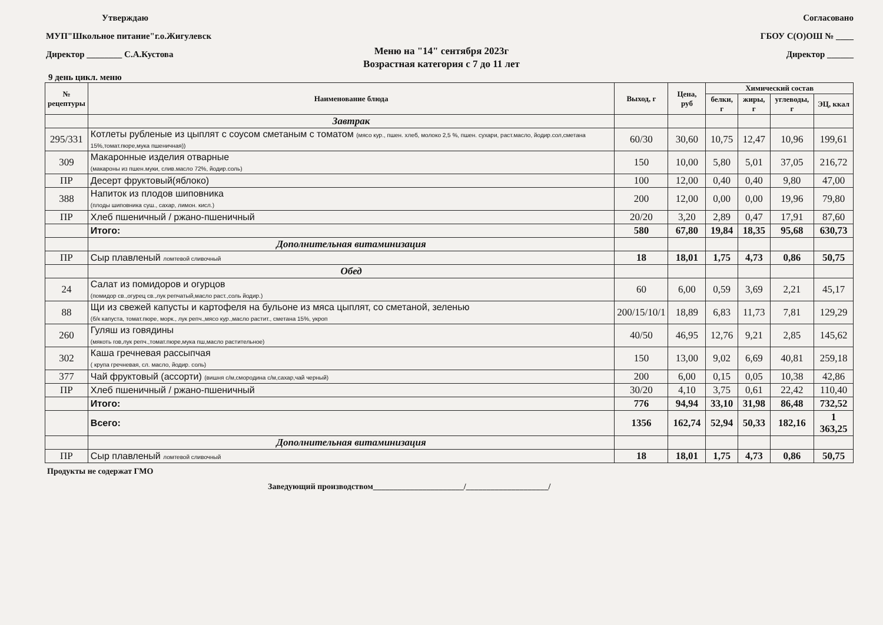Утверждаю
МУП"Школьное питание"г.о.Жигулевск
Директор ________ С.А.Кустова
Согласовано
ГБОУ С(О)ОШ № ____
Директор ______
Меню на "14" сентября 2023г
Возрастная категория с 7 до 11 лет
9 день цикл. меню
| № рецептуры | Наименование блюда | Выход, г | Цена, руб | Химический состав | | | |
| --- | --- | --- | --- | --- | --- | --- | --- |
| | | | | белки, г | жиры, г | углеводы, г | ЭЦ, ккал |
| | Завтрак | | | | | | |
| 295/331 | Котлеты рубленые из цыплят с соусом сметаным с томатом (мясо кур., пшен. хлеб, молоко 2,5 %, пшен. сухари, раст.масло, йодир.сол,сметана 15%,томат.пюре,мука пшеничная)) | 60/30 | 30,60 | 10,75 | 12,47 | 10,96 | 199,61 |
| 309 | Макаронные изделия отварные (макароны из пшен.муки, слив.масло 72%, йодир.соль) | 150 | 10,00 | 5,80 | 5,01 | 37,05 | 216,72 |
| ПР | Десерт фруктовый(яблоко) | 100 | 12,00 | 0,40 | 0,40 | 9,80 | 47,00 |
| 388 | Напиток из плодов шиповника (плоды шиповника суш., сахар, лимон. кисл.) | 200 | 12,00 | 0,00 | 0,00 | 19,96 | 79,80 |
| ПР | Хлеб пшеничный / ржано-пшеничный | 20/20 | 3,20 | 2,89 | 0,47 | 17,91 | 87,60 |
| | Итого: | 580 | 67,80 | 19,84 | 18,35 | 95,68 | 630,73 |
| | Дополнительная витаминизация | | | | | | |
| ПР | Сыр плавленый ломтевой сливочный | 18 | 18,01 | 1,75 | 4,73 | 0,86 | 50,75 |
| | Обед | | | | | | |
| 24 | Салат из помидоров и огурцов (помидор св.,огурец св.,лук репчатый,масло раст.,соль йодир.) | 60 | 6,00 | 0,59 | 3,69 | 2,21 | 45,17 |
| 88 | Щи из свежей капусты и картофеля на бульоне из мяса цыплят, со сметаной, зеленью (б/к капуста, томат.пюре, морк., лук репч.,мясо кур.,масло растит., сметана 15%, укроп | 200/15/10/1 | 18,89 | 6,83 | 11,73 | 7,81 | 129,29 |
| 260 | Гуляш из говядины (мякоть гов,лук репч.,томат.пюре,мука пш,масло растительное) | 40/50 | 46,95 | 12,76 | 9,21 | 2,85 | 145,62 |
| 302 | Каша гречневая рассыпчая ( крупа гречневая, сл. масло, йодир. соль) | 150 | 13,00 | 9,02 | 6,69 | 40,81 | 259,18 |
| 377 | Чай фруктовый (ассорти) (вишня с/м,смородина с/м,сахар,чай черный) | 200 | 6,00 | 0,15 | 0,05 | 10,38 | 42,86 |
| ПР | Хлеб пшеничный / ржано-пшеничный | 30/20 | 4,10 | 3,75 | 0,61 | 22,42 | 110,40 |
| | Итого: | 776 | 94,94 | 33,10 | 31,98 | 86,48 | 732,52 |
| | Всего: | 1356 | 162,74 | 52,94 | 50,33 | 182,16 | 1 363,25 |
| | Дополнительная витаминизация | | | | | | |
| ПР | Сыр плавленый ломтевой сливочный | 18 | 18,01 | 1,75 | 4,73 | 0,86 | 50,75 |
Продукты не содержат ГМО
Заведующий производством______________________/____________________/